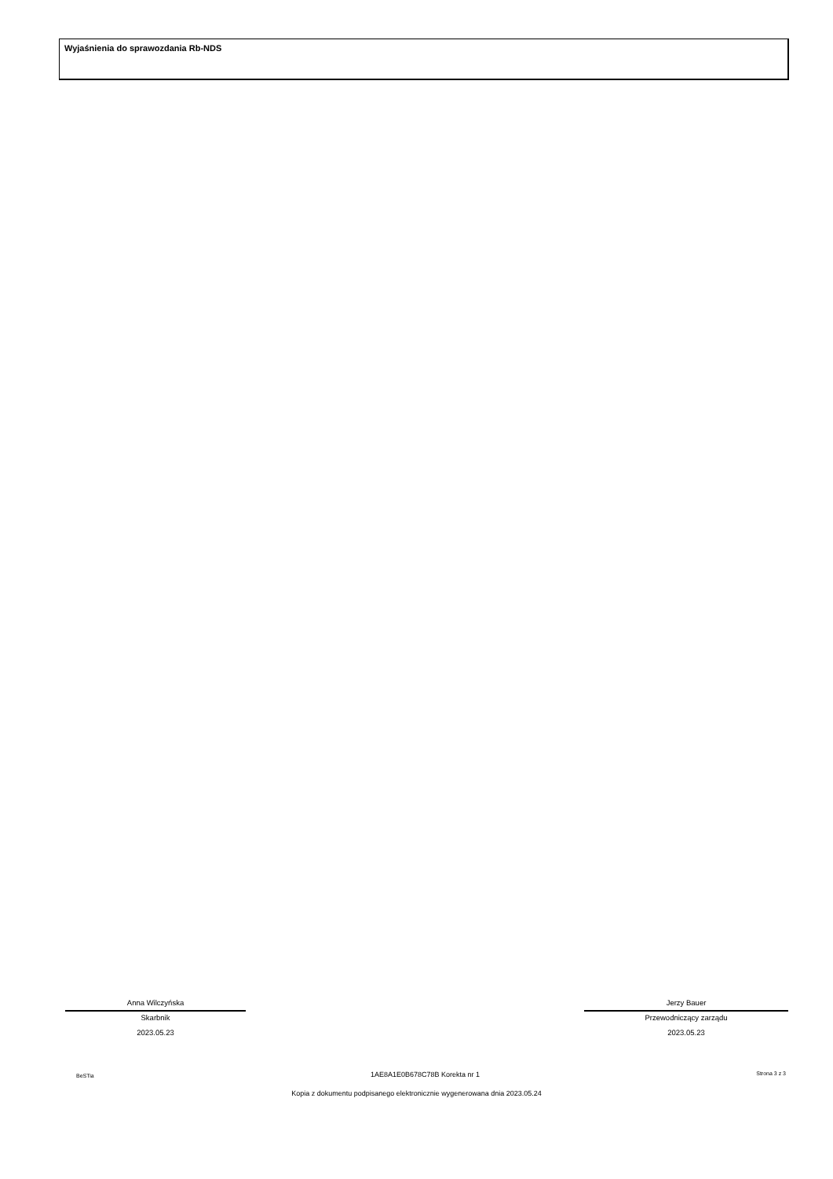Wyjaśnienia do sprawozdania Rb-NDS
Anna Wilczyńska
Skarbnik
2023.05.23
Jerzy Bauer
Przewodniczący zarządu
2023.05.23
BeSTia 1AE8A1E0B678C78B Korekta nr 1 Strona 3 z 3
Kopia z dokumentu podpisanego elektronicznie wygenerowana dnia 2023.05.24